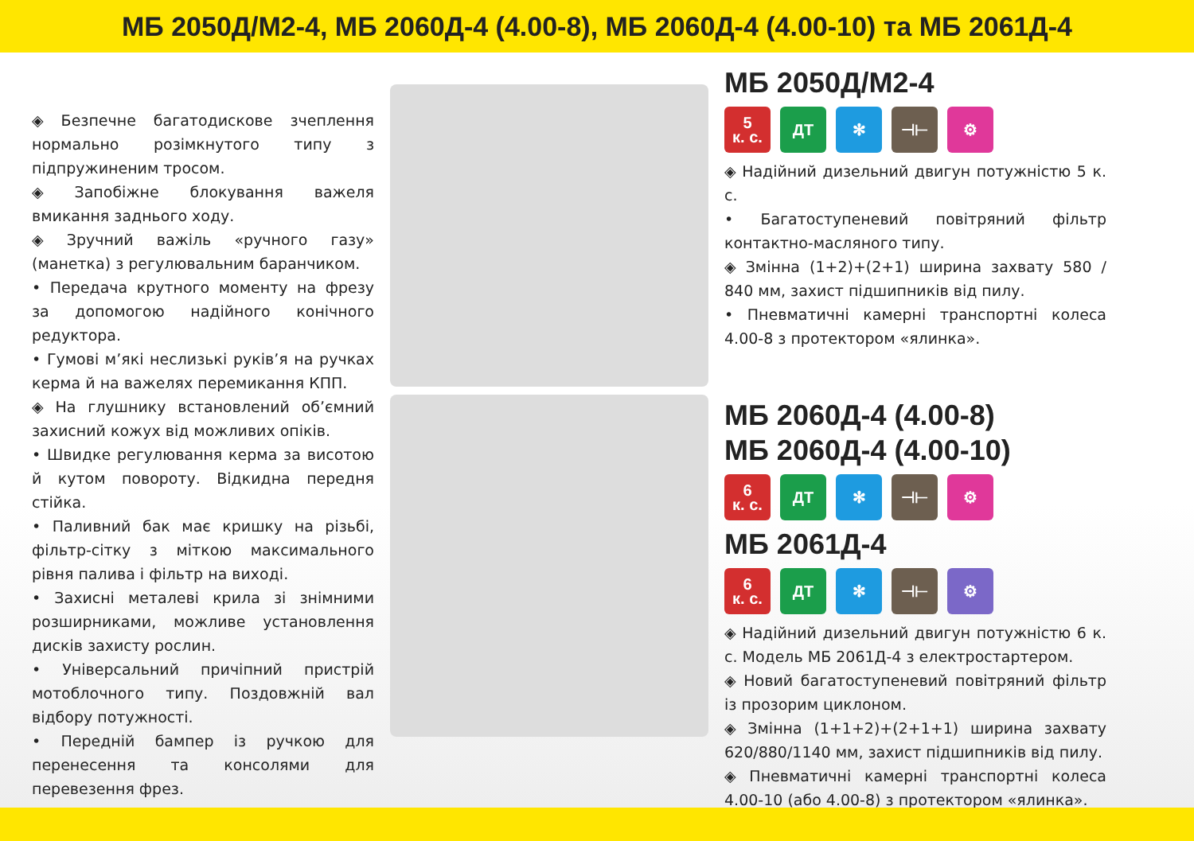МБ 2050Д/М2-4, МБ 2060Д-4 (4.00-8), МБ 2060Д-4 (4.00-10) та МБ 2061Д-4
◈ Безпечне багатодискове зчеплення нормально розімкнутого типу з підпружиненим тросом.
◈ Запобіжне блокування важеля вмикання заднього ходу.
◈ Зручний важіль «ручного газу» (манетка) з регулювальним баранчиком.
• Передача крутного моменту на фрезу за допомогою надійного конічного редуктора.
• Гумові м’які неслизькі руків’я на ручках керма й на важелях перемикання КПП.
◈ На глушнику встановлений об’ємний захисний кожух від можливих опіків.
• Швидке регулювання керма за висотою й кутом повороту. Відкидна передня стійка.
• Паливний бак має кришку на різьбі, фільтр-сітку з міткою максимального рівня палива і фільтр на виході.
• Захисні металеві крила зі знімними розширниками, можливе установлення дисків захисту рослин.
• Універсальний причіпний пристрій мотоблочного типу. Поздовжній вал відбору потужності.
• Передній бампер із ручкою для перенесення та консолями для перевезення фрез.
МБ 2050Д/М2-4
5
к. с.
ДТ ✻ ⊣⊢ ⚙
◈ Надійний дизельний двигун потужністю 5 к. с.
• Багатоступеневий повітряний фільтр контактно-масляного типу.
◈ Змінна (1+2)+(2+1) ширина захвату 580 / 840 мм, захист підшипників від пилу.
• Пневматичні камерні транспортні колеса 4.00-8 з протектором «ялинка».
МБ 2060Д-4 (4.00-8)
МБ 2060Д-4 (4.00-10)
6
к. с.
ДТ ✻ ⊣⊢ ⚙
МБ 2061Д-4
6
к. с.
ДТ ✻ ⊣⊢ ⚙
◈ Надійний дизельний двигун потужністю 6 к. с. Модель МБ 2061Д-4 з електростартером.
◈ Новий багатоступеневий повітряний фільтр із прозорим циклоном.
◈ Змінна (1+1+2)+(2+1+1) ширина захвату 620/880/1140 мм, захист підшипників від пилу.
◈ Пневматичні камерні транспортні колеса 4.00-10 (або 4.00-8) з протектором «ялинка».